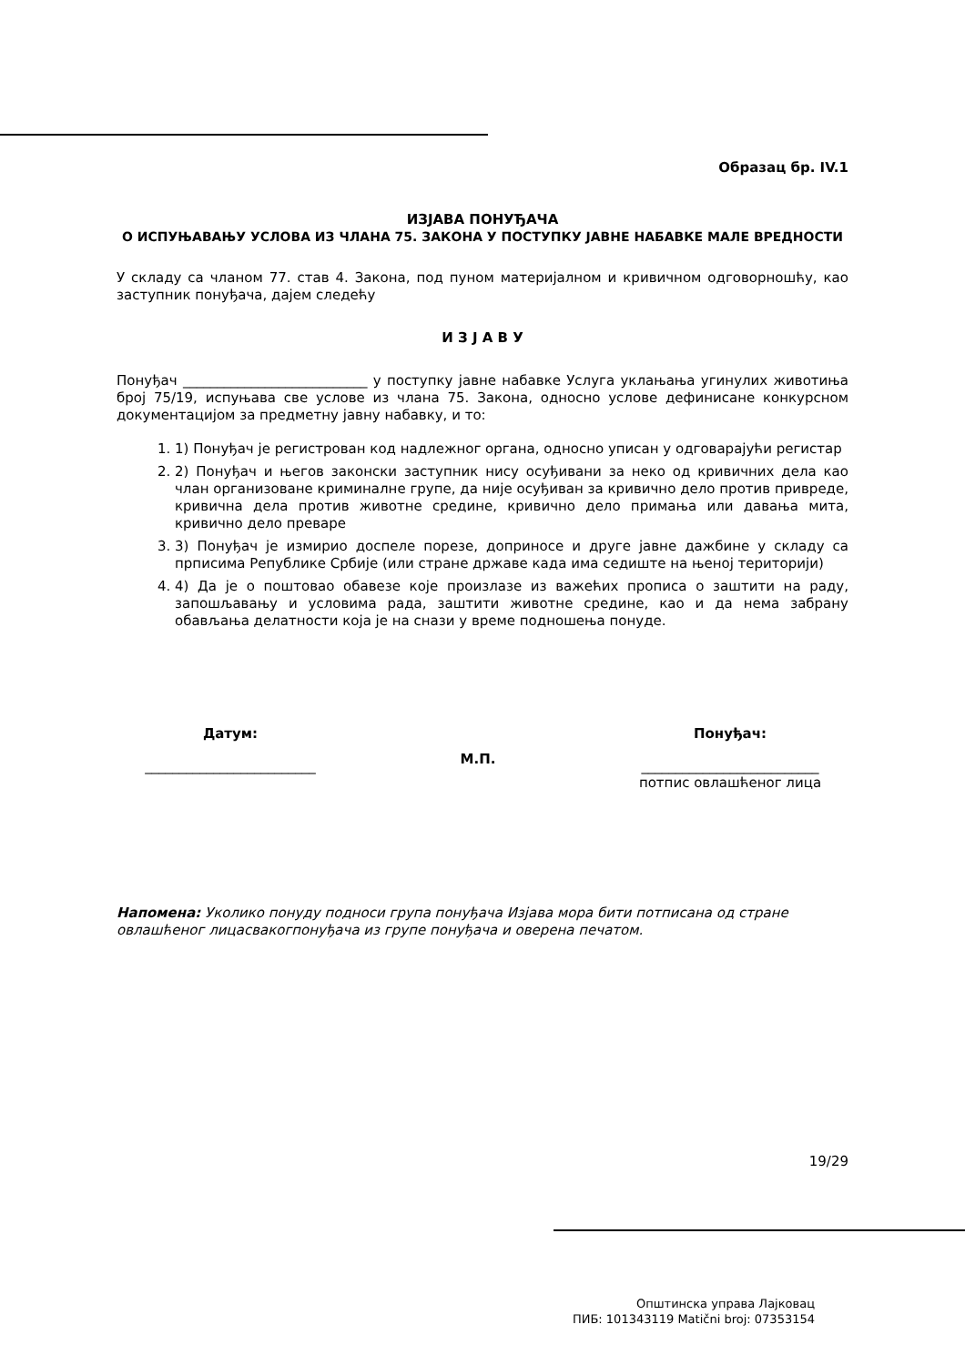Образац бр. IV.1
ИЗЈАВА ПОНУЂАЧА
О ИСПУЊАВАЊУ УСЛОВА ИЗ ЧЛАНА 75. ЗАКОНА У ПОСТУПКУ ЈАВНЕ НАБАВКЕ МАЛЕ ВРЕДНОСТИ
У складу са чланом 77. став 4. Закона, под пуном материјалном и кривичном одговорношћу, као заступник понуђача, дајем следећу
И З Ј А В У
Понуђач ___________________________ у поступку јавне набавке Услуга уклањања угинулих животиња број 75/19, испуњава све услове из члана 75. Закона, односно услове дефинисане конкурсном документацијом за предметну јавну набавку, и то:
1. 1) Понуђач је регистрован код надлежног органа, односно уписан у одговарајући регистар
2. 2) Понуђач и његов законски заступник нису осуђивани за неко од кривичних дела као члан организоване криминалне групе, да није осуђиван за кривично дело против привреде, кривична дела против животне средине, кривично дело примања или давања мита, кривично дело преваре
3. 3) Понуђач је измирио доспеле порезе, доприносе и друге јавне дажбине у складу са прписима Републике Србије (или стране државе када има седиште на њеној територији)
4. 4) Да је о поштовао обавезе које произлазе из важећих прописа о заштити на раду, запошљавању и условима рада, заштити животне средине, као и да нема забрану обављања делатности која је на снази у време подношења понуде.
Датум:
_________________________
М.П.
Понуђач:
__________________________
потпис овлашћеног лица
Напомена: Уколико понуду подноси група понуђача Изјава мора бити потписана од стране овлашћеног лицасвакогпонуђача из групе понуђача и оверена печатом.
19/29
Општинска управа Лајковац
ПИБ: 101343119 Matični broj: 07353154